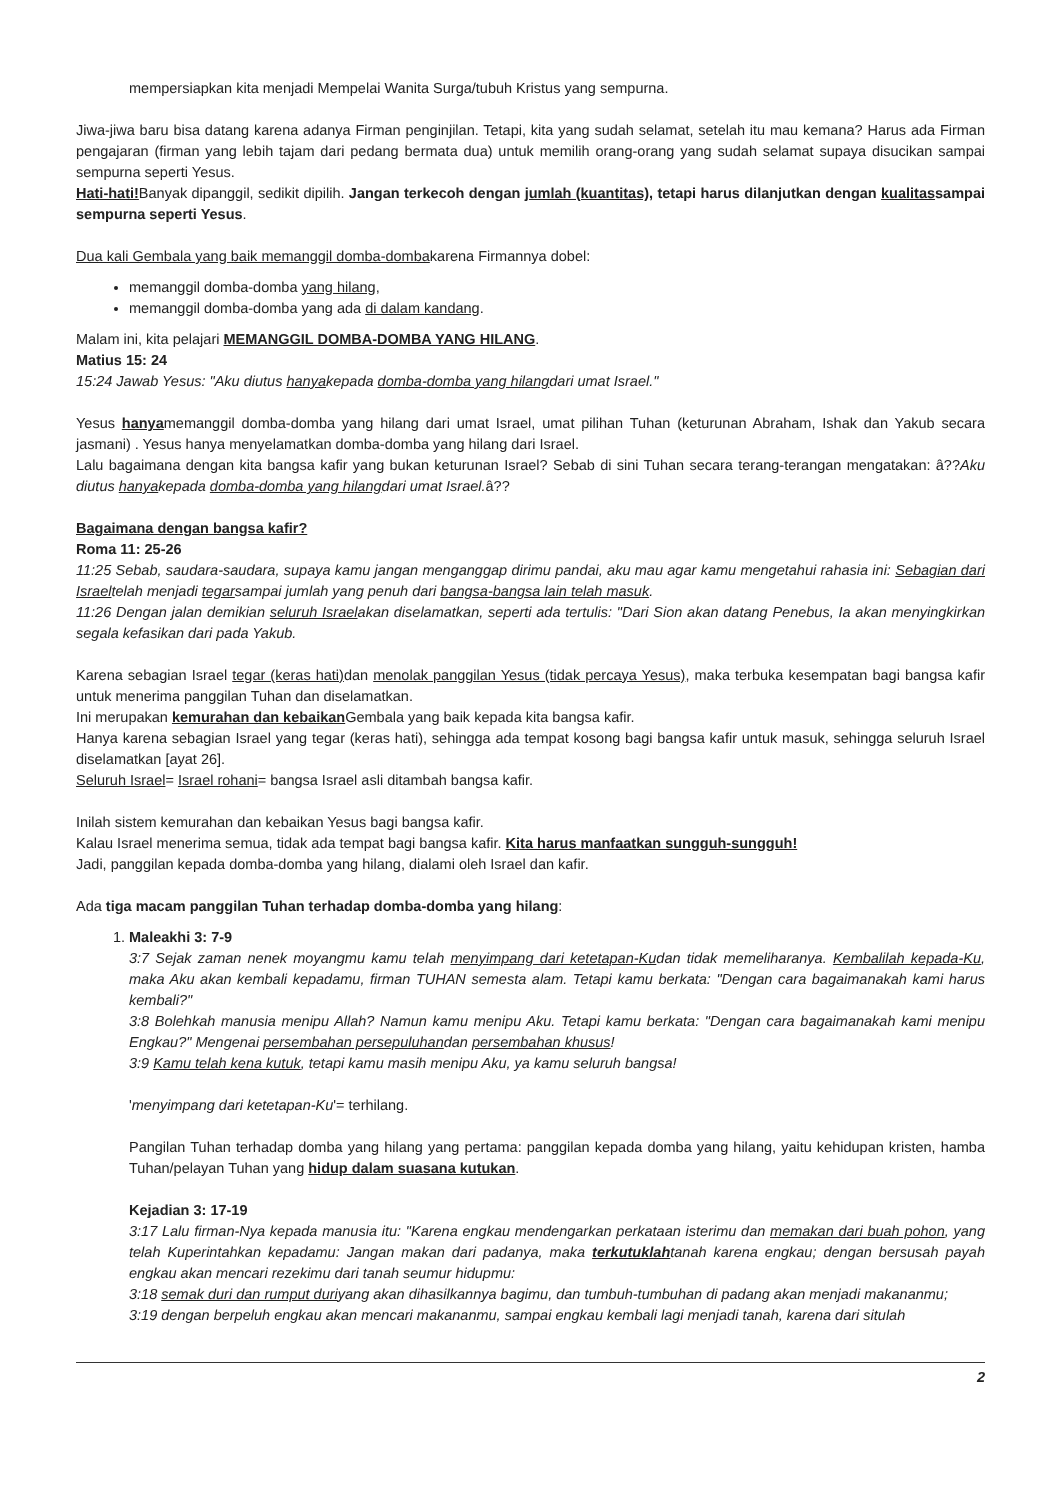mempersiapkan kita menjadi Mempelai Wanita Surga/tubuh Kristus yang sempurna.
Jiwa-jiwa baru bisa datang karena adanya Firman penginjilan. Tetapi, kita yang sudah selamat, setelah itu mau kemana? Harus ada Firman pengajaran (firman yang lebih tajam dari pedang bermata dua) untuk memilih orang-orang yang sudah selamat supaya disucikan sampai sempurna seperti Yesus.
Hati-hati!Banyak dipanggil, sedikit dipilih. Jangan terkecoh dengan jumlah (kuantitas), tetapi harus dilanjutkan dengan kualitassampai sempurna seperti Yesus.
Dua kali Gembala yang baik memanggil domba-dombakarena Firmannya dobel:
memanggil domba-domba yang hilang,
memanggil domba-domba yang ada di dalam kandang.
Malam ini, kita pelajari MEMANGGIL DOMBA-DOMBA YANG HILANG.
Matius 15: 24
15:24 Jawab Yesus: "Aku diutus hanyakepada domba-domba yang hilangdari umat Israel."
Yesus hanyamemanggil domba-domba yang hilang dari umat Israel, umat pilihan Tuhan (keturunan Abraham, Ishak dan Yakub secara jasmani) . Yesus hanya menyelamatkan domba-domba yang hilang dari Israel.
Lalu bagaimana dengan kita bangsa kafir yang bukan keturunan Israel? Sebab di sini Tuhan secara terang-terangan mengatakan: â??Aku diutus hanyakepada domba-domba yang hilangdari umat Israel. â??
Bagaimana dengan bangsa kafir?
Roma 11: 25-26
11:25 Sebab, saudara-saudara, supaya kamu jangan menganggap dirimu pandai, aku mau agar kamu mengetahui rahasia ini: Sebagian dari Israeltelah menjadi tegarsampai jumlah yang penuh dari bangsa-bangsa lain telah masuk.
11:26 Dengan jalan demikian seluruh Israelakan diselamatkan, seperti ada tertulis: "Dari Sion akan datang Penebus, Ia akan menyingkirkan segala kefasikan dari pada Yakub.
Karena sebagian Israel tegar (keras hati) dan menolak panggilan Yesus (tidak percaya Yesus), maka terbuka kesempatan bagi bangsa kafir untuk menerima panggilan Tuhan dan diselamatkan.
Ini merupakan kemurahan dan kebaikan Gembala yang baik kepada kita bangsa kafir.
Hanya karena sebagian Israel yang tegar (keras hati), sehingga ada tempat kosong bagi bangsa kafir untuk masuk, sehingga seluruh Israel diselamatkan [ayat 26].
Seluruh Israel= Israel rohani= bangsa Israel asli ditambah bangsa kafir.
Inilah sistem kemurahan dan kebaikan Yesus bagi bangsa kafir.
Kalau Israel menerima semua, tidak ada tempat bagi bangsa kafir. Kita harus manfaatkan sungguh-sungguh!
Jadi, panggilan kepada domba-domba yang hilang, dialami oleh Israel dan kafir.
Ada tiga macam panggilan Tuhan terhadap domba-domba yang hilang:
1. Maleakhi 3: 7-9
3:7 Sejak zaman nenek moyangmu kamu telah menyimpang dari ketetapan-Kudan tidak memeliharanya. Kembalilah kepada-Ku, maka Aku akan kembali kepadamu, firman TUHAN semesta alam. Tetapi kamu berkata: "Dengan cara bagaimanakah kami harus kembali?"
3:8 Bolehkah manusia menipu Allah? Namun kamu menipu Aku. Tetapi kamu berkata: "Dengan cara bagaimanakah kami menipu Engkau?" Mengenai persembahan persepuluhandan persembahan khusus!
3:9 Kamu telah kena kutuk, tetapi kamu masih menipu Aku, ya kamu seluruh bangsa!
'menyimpang dari ketetapan-Ku'= terhilang.
Pangilan Tuhan terhadap domba yang hilang yang pertama: panggilan kepada domba yang hilang, yaitu kehidupan kristen, hamba Tuhan/pelayan Tuhan yang hidup dalam suasana kutukan.
Kejadian 3: 17-19
3:17 Lalu firman-Nya kepada manusia itu: "Karena engkau mendengarkan perkataan isterimu dan memakan dari buah pohon, yang telah Kuperintahkan kepadamu: Jangan makan dari padanya, maka terkutuklahtanah karena engkau; dengan bersusah payah engkau akan mencari rezekimu dari tanah seumur hidupmu:
3:18 semak duri dan rumput duriyang akan dihasilkannya bagimu, dan tumbuh-tumbuhan di padang akan menjadi makananmu;
3:19 dengan berpeluh engkau akan mencari makananmu, sampai engkau kembali lagi menjadi tanah, karena dari situlah
2